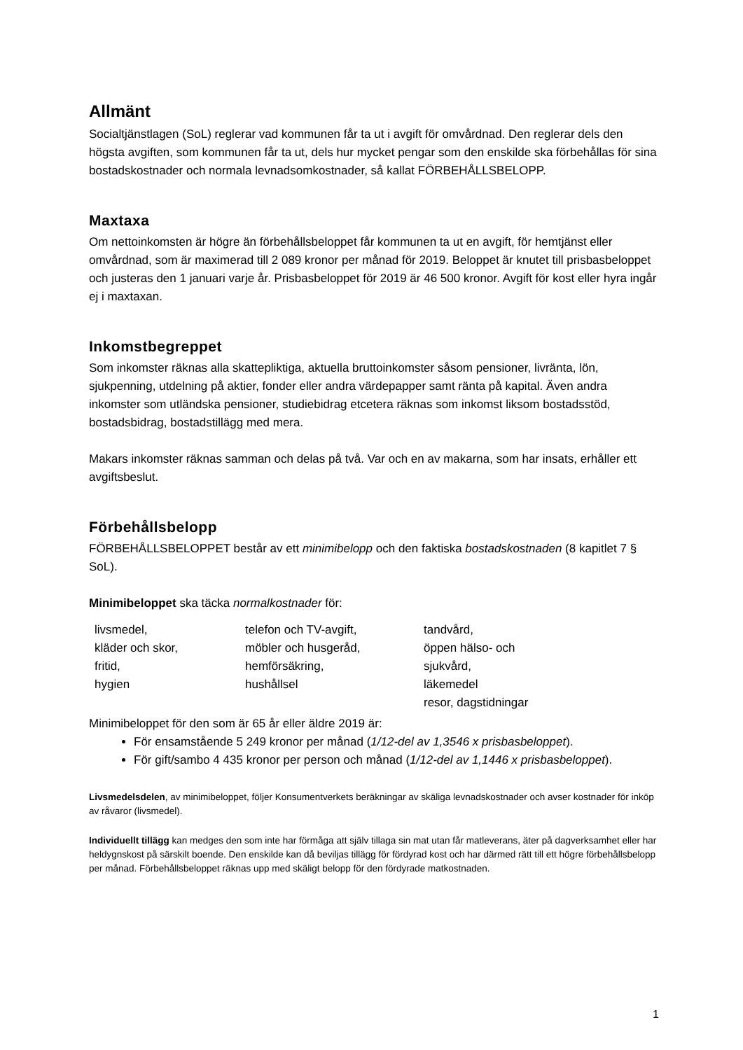Allmänt
Socialtjänstlagen (SoL) reglerar vad kommunen får ta ut i avgift för omvårdnad. Den reglerar dels den högsta avgiften, som kommunen får ta ut, dels hur mycket pengar som den enskilde ska förbehållas för sina bostadskostnader och normala levnadsomkostnader, så kallat FÖRBEHÅLLSBELOPP.
Maxtaxa
Om nettoinkomsten är högre än förbehållsbeloppet får kommunen ta ut en avgift, för hemtjänst eller omvårdnad, som är maximerad till 2 089 kronor per månad för 2019. Beloppet är knutet till prisbasbeloppet och justeras den 1 januari varje år. Prisbasbeloppet för 2019 är 46 500 kronor. Avgift för kost eller hyra ingår ej i maxtaxan.
Inkomstbegreppet
Som inkomster räknas alla skattepliktiga, aktuella bruttoinkomster såsom pensioner, livränta, lön, sjukpenning, utdelning på aktier, fonder eller andra värdepapper samt ränta på kapital. Även andra inkomster som utländska pensioner, studiebidrag etcetera räknas som inkomst liksom bostadsstöd, bostadsbidrag, bostadstillägg med mera.
Makars inkomster räknas samman och delas på två. Var och en av makarna, som har insats, erhåller ett avgiftsbeslut.
Förbehållsbelopp
FÖRBEHÅLLSBELOPPET består av ett minimibelopp och den faktiska bostadskostnaden (8 kapitlet 7 § SoL).
Minimibeloppet ska täcka normalkostnader för:
| livsmedel, kläder och skor, fritid, hygien | telefon och TV-avgift, möbler och husgeråd, hemförsäkring, hushållsel | tandvård, öppen hälso- och sjukvård, läkemedel resor, dagstidningar |
Minimibeloppet för den som är 65 år eller äldre 2019 är:
För ensamstående 5 249 kronor per månad (1/12-del av 1,3546 x prisbasbeloppet).
För gift/sambo 4 435 kronor per person och månad (1/12-del av 1,1446 x prisbasbeloppet).
Livsmedelsdelen, av minimibeloppet, följer Konsumentverkets beräkningar av skäliga levnadskostnader och avser kostnader för inköp av råvaror (livsmedel).
Individuellt tillägg kan medges den som inte har förmåga att själv tillaga sin mat utan får matleverans, äter på dagverksamhet eller har heldygnskost på särskilt boende. Den enskilde kan då beviljas tillägg för fördyrad kost och har därmed rätt till ett högre förbehållsbelopp per månad. Förbehållsbeloppet räknas upp med skäligt belopp för den fördyrade matkostnaden.
1